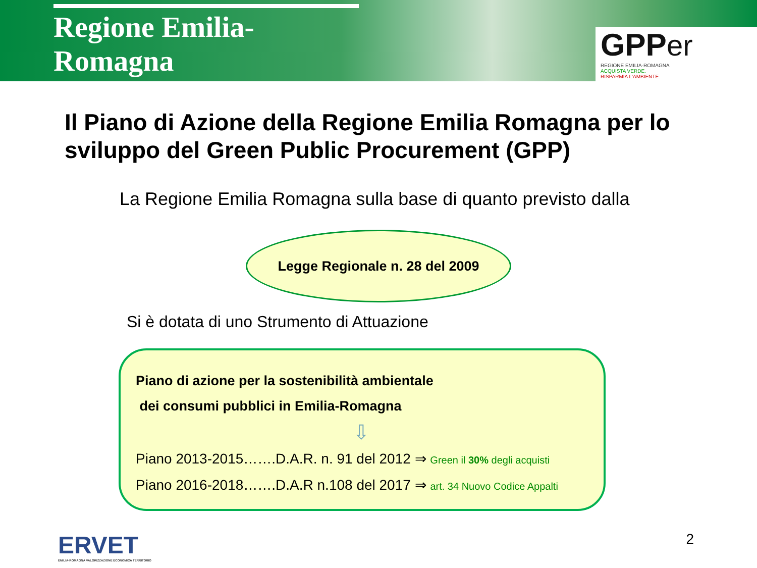Regione Emilia-Romagna
GPP er
REGIONE EMILIA-ROMAGNA
ACQUISTA VERDE.
RISPARMIA L'AMBIENTE.
Il Piano di Azione della Regione Emilia Romagna per lo sviluppo del Green Public Procurement (GPP)
La Regione Emilia Romagna sulla base di quanto previsto dalla
Legge Regionale n. 28 del 2009
Si è dotata di uno Strumento di Attuazione
Piano di azione per la sostenibilità ambientale
dei consumi pubblici in Emilia-Romagna
⇩
Piano 2013-2015…….D.A.R. n. 91 del 2012 ⇒ Green il 30% degli acquisti
Piano 2016-2018…….D.A.R n.108 del 2017 ⇒ art. 34 Nuovo Codice Appalti
ERVET
EMILIA-ROMAGNA VALORIZZAZIONE ECONOMICA TERRITORIO
2